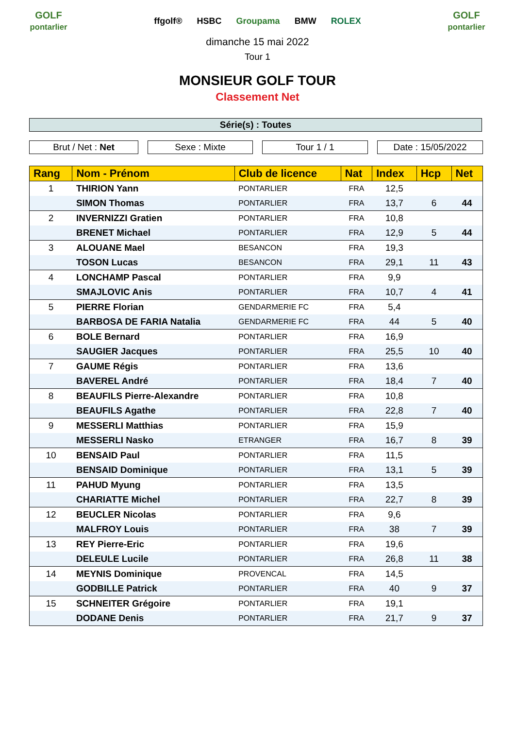GOLF
pontarlier
ffgolf® HSBC Groupama BMW ROLEX
GOLF
pontarlier
dimanche 15 mai 2022
Tour 1
MONSIEUR GOLF TOUR
Classement Net
Série(s) : Toutes
Brut / Net : Net Sexe : Mixte Tour 1 / 1 Date : 15/05/2022
| Rang | Nom - Prénom | Club de licence | Nat | Index | Hcp | Net |
| --- | --- | --- | --- | --- | --- | --- |
| 1 | THIRION Yann | PONTARLIER | FRA | 12,5 | | |
| | SIMON Thomas | PONTARLIER | FRA | 13,7 | 6 | 44 |
| 2 | INVERNIZZI Gratien | PONTARLIER | FRA | 10,8 | | |
| | BRENET Michael | PONTARLIER | FRA | 12,9 | 5 | 44 |
| 3 | ALOUANE Mael | BESANCON | FRA | 19,3 | | |
| | TOSON Lucas | BESANCON | FRA | 29,1 | 11 | 43 |
| 4 | LONCHAMP Pascal | PONTARLIER | FRA | 9,9 | | |
| | SMAJLOVIC Anis | PONTARLIER | FRA | 10,7 | 4 | 41 |
| 5 | PIERRE Florian | GENDARMERIE FC | FRA | 5,4 | | |
| | BARBOSA DE FARIA Natalia | GENDARMERIE FC | FRA | 44 | 5 | 40 |
| 6 | BOLE Bernard | PONTARLIER | FRA | 16,9 | | |
| | SAUGIER Jacques | PONTARLIER | FRA | 25,5 | 10 | 40 |
| 7 | GAUME Régis | PONTARLIER | FRA | 13,6 | | |
| | BAVEREL André | PONTARLIER | FRA | 18,4 | 7 | 40 |
| 8 | BEAUFILS Pierre-Alexandre | PONTARLIER | FRA | 10,8 | | |
| | BEAUFILS Agathe | PONTARLIER | FRA | 22,8 | 7 | 40 |
| 9 | MESSERLI Matthias | PONTARLIER | FRA | 15,9 | | |
| | MESSERLI Nasko | ETRANGER | FRA | 16,7 | 8 | 39 |
| 10 | BENSAID Paul | PONTARLIER | FRA | 11,5 | | |
| | BENSAID Dominique | PONTARLIER | FRA | 13,1 | 5 | 39 |
| 11 | PAHUD Myung | PONTARLIER | FRA | 13,5 | | |
| | CHARIATTE Michel | PONTARLIER | FRA | 22,7 | 8 | 39 |
| 12 | BEUCLER Nicolas | PONTARLIER | FRA | 9,6 | | |
| | MALFROY Louis | PONTARLIER | FRA | 38 | 7 | 39 |
| 13 | REY Pierre-Eric | PONTARLIER | FRA | 19,6 | | |
| | DELEULE Lucile | PONTARLIER | FRA | 26,8 | 11 | 38 |
| 14 | MEYNIS Dominique | PROVENCAL | FRA | 14,5 | | |
| | GODBILLE Patrick | PONTARLIER | FRA | 40 | 9 | 37 |
| 15 | SCHNEITER Grégoire | PONTARLIER | FRA | 19,1 | | |
| | DODANE Denis | PONTARLIER | FRA | 21,7 | 9 | 37 |